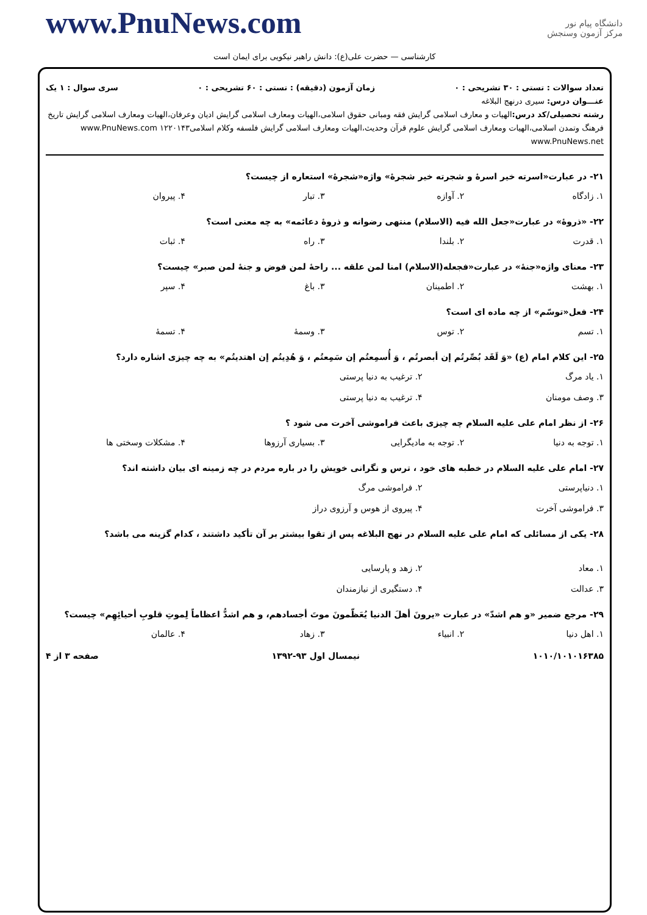www.PnuNews.com
دانشگاه پیام نور
مرکز آزمون وسنجش
کارشناسی — حضرت علی(ع): دانش راهبر نیکویی برای ایمان است
تعداد سوالات : تستی : ۳۰ تشریحی : ۰ زمان آزمون (دقیقه) : تستی : ۶۰ تشریحی : ۰ سری سوال : ۱ یک
عنـــوان درس: سیری درنهج البلاغه
رشته تحصیلی/کد درس: الهیات و معارف اسلامی گرایش فقه ومبانی حقوق اسلامی،الهیات ومعارف اسلامی گرایش ادیان وعرفان،الهیات ومعارف اسلامی گرایش تاریخ فرهنگ وتمدن اسلامی،الهیات ومعارف اسلامی گرایش علوم قرآن وحدیث،الهیات ومعارف اسلامی گرایش فلسفه وکلام اسلامی۱۲۲۰۱۴۳ www.PnuNews.com www.PnuNews.net
۲۱- در عبارت«اسرته خیر اسرۀ و شجرته خیر شجرۀ» واژه«شجرۀ» استعاره از چیست؟
۱. زادگاه ۲. آوازه ۳. تبار ۴. پیروان
۲۲- «ذروۀ» در عبارت«جعل الله فیه (الاسلام) منتهی رضوانه و ذروۀ دعائمه» به چه معنی است؟
۱. قدرت ۲. بلندا ۳. راه ۴. ثبات
۲۳- معنای واژه«جنۀ» در عبارت«فجعله(الاسلام) امنا لمن علقه ... راحۀ لمن فوض و جنۀ لمن صبر» چیست؟
۱. بهشت ۲. اطمینان ۳. باغ ۴. سپر
۲۴- فعل«توسّم» از چه ماده ای است؟
۱. تسم ۲. توس ۳. وسمۀ ۴. تسمۀ
۲۵- این کلام امام (ع) «وَ لَقَد بُصِّرتُم إن أبصرتُم ، وَ أُسمِعتُم إن سَمِعتُم ، وَ هُدِیتُم إن اهتدیتُم» به چه چیزی اشاره دارد؟
۱. یاد مرگ ۲. ترغیب به دنیا پرستی ۳. وصف مومنان ۴. ترغیب به دنیا پرستی
۲۶- از نظر امام علی علیه السلام چه چیزی باعث فراموشی آخرت می شود ؟
۱. توجه به دنیا ۲. توجه به مادیگرایی ۳. بسیاری آرزوها ۴. مشکلات وسختی ها
۲۷- امام علی علیه السلام در خطبه های خود ، ترس و نگرانی خویش را در باره مردم در چه زمینه ای بیان داشته اند؟
۱. دنیاپرستی ۲. فراموشی مرگ ۳. فراموشی آخرت ۴. پیروی از هوس و آرزوی دراز
۲۸- یکی از مسائلی که امام علی علیه السلام در نهج البلاغه پس از تقوا بیشتر بر آن تأکید داشتند ، کدام گزینه می باشد؟
۱. معاد ۲. زهد و پارسایی ۳. عدالت ۴. دستگیری از نیازمندان
۲۹- مرجع ضمیر «و هم اشدّ» در عبارت «یرونَ أهلَ الدنیا یُعَظّمونَ موتَ أجسادهم، و هم اشدُّ اعظاماً لِموتِ قلوبِ أحیائِهِم» چیست؟
۱. اهل دنیا ۲. انبیاء ۳. زهاد ۴. عالمان
۱۰۱۰/۱۰۱۰۱۶۳۸۵ نیمسال اول ۹۳-۱۳۹۲ صفحه ۳ از ۴